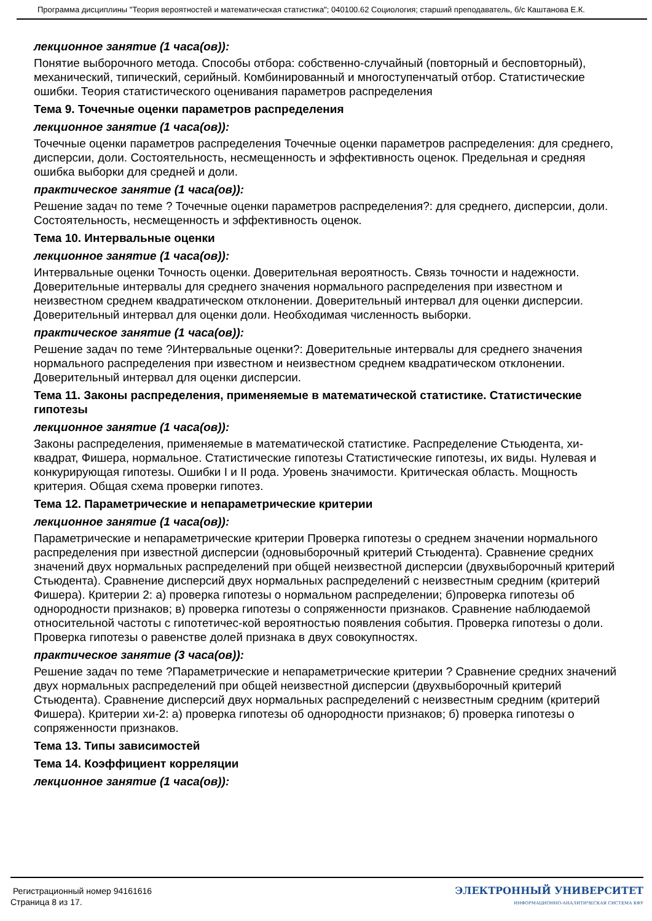Программа дисциплины "Теория вероятностей и математическая статистика"; 040100.62 Социология; старший преподаватель, б/с Каштанова Е.К.
лекционное занятие (1 часа(ов)):
Понятие выборочного метода. Способы отбора: собственно-случайный (повторный и бесповторный), механический, типический, серийный. Комбинированный и многоступенчатый отбор. Статистические ошибки. Теория статистического оценивания параметров распределения
Тема 9. Точечные оценки параметров распределения
лекционное занятие (1 часа(ов)):
Точечные оценки параметров распределения Точечные оценки параметров распределения: для среднего, дисперсии, доли. Состоятельность, несмещенность и эффективность оценок. Предельная и средняя ошибка выборки для средней и доли.
практическое занятие (1 часа(ов)):
Решение задач по теме ? Точечные оценки параметров распределения?: для среднего, дисперсии, доли. Состоятельность, несмещенность и эффективность оценок.
Тема 10. Интервальные оценки
лекционное занятие (1 часа(ов)):
Интервальные оценки Точность оценки. Доверительная вероятность. Связь точности и надежности. Доверительные интервалы для среднего значения нормального распределения при известном и неизвестном среднем квадратическом отклонении. Доверительный интервал для оценки дисперсии. Доверительный интервал для оценки доли. Необходимая численность выборки.
практическое занятие (1 часа(ов)):
Решение задач по теме ?Интервальные оценки?: Доверительные интервалы для среднего значения нормального распределения при известном и неизвестном среднем квадратическом отклонении. Доверительный интервал для оценки дисперсии.
Тема 11. Законы распределения, применяемые в математической статистике. Статистические гипотезы
лекционное занятие (1 часа(ов)):
Законы распределения, применяемые в математической статистике. Распределение Стьюдента, хи-квадрат, Фишера, нормальное. Статистические гипотезы Статистические гипотезы, их виды. Нулевая и конкурирующая гипотезы. Ошибки I и II рода. Уровень значимости. Критическая область. Мощность критерия. Общая схема проверки гипотез.
Тема 12. Параметрические и непараметрические критерии
лекционное занятие (1 часа(ов)):
Параметрические и непараметрические критерии Проверка гипотезы о среднем значении нормального распределения при известной дисперсии (одновыборочный критерий Стьюдента). Сравнение средних значений двух нормальных распределений при общей неизвестной дисперсии (двухвыборочный критерий Стьюдента). Сравнение дисперсий двух нормальных распределений с неизвестным средним (критерий Фишера). Критерии 2: а) проверка гипотезы о нормальном распределении; б)проверка гипотезы об однородности признаков; в) проверка гипотезы о сопряженности признаков. Сравнение наблюдаемой относительной частоты с гипотетичес-кой вероятностью появления события. Проверка гипотезы о доли. Проверка гипотезы о равенстве долей признака в двух совокупностях.
практическое занятие (3 часа(ов)):
Решение задач по теме ?Параметрические и непараметрические критерии ? Сравнение средних значений двух нормальных распределений при общей неизвестной дисперсии (двухвыборочный критерий Стьюдента). Сравнение дисперсий двух нормальных распределений с неизвестным средним (критерий Фишера). Критерии хи-2: а) проверка гипотезы об однородности признаков; б) проверка гипотезы о сопряженности признаков.
Тема 13. Типы зависимостей
Тема 14. Коэффициент корреляции
лекционное занятие (1 часа(ов)):
Регистрационный номер 94161616
Страница 8 из 17.
ЭЛЕКТРОННЫЙ УНИВЕРСИТЕТ
ИНФОРМАЦИОННО-АНАЛИТИЧЕСКАЯ СИСТЕМА КФУ